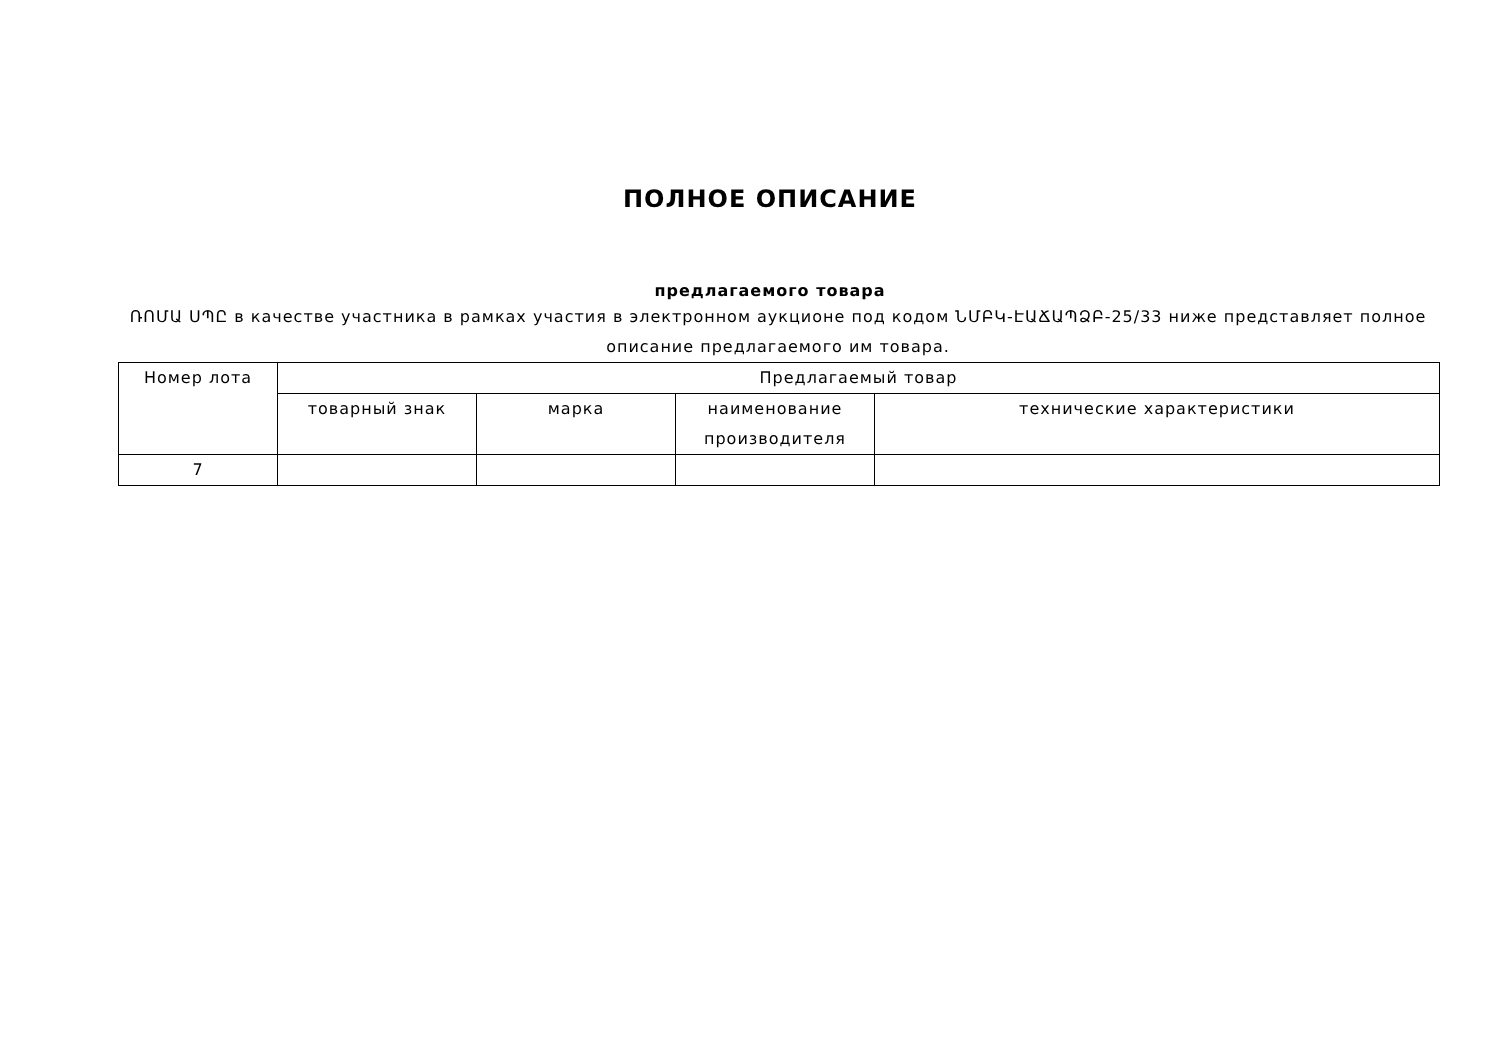ПОЛНОЕ ОПИСАНИЕ
предлагаемого товара
ՌՈՄԱ ՍՊԸ в качестве участника в рамках участия в электронном аукционе под кодом ՆՄԲԿ-ԷԱՃԱՊՁԲ-25/33 ниже представляет полное описание предлагаемого им товара.
| Номер лота | Предлагаемый товар | | | |
| --- | --- | --- | --- | --- |
| | товарный знак | марка | наименование производителя | технические характеристики |
| 7 | | | | |